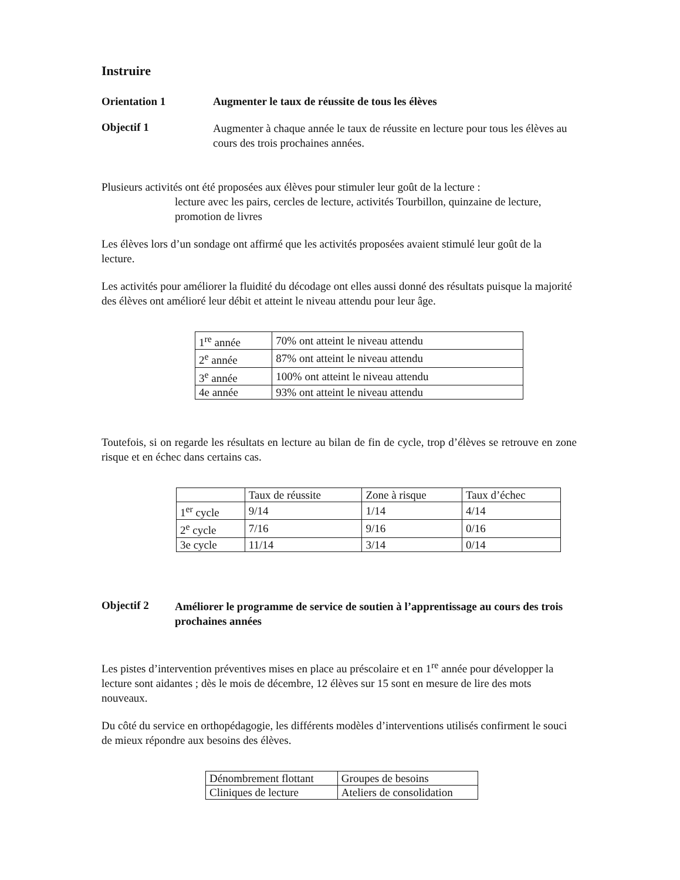Instruire
Orientation 1 Augmenter le taux de réussite de tous les élèves
Objectif 1
Augmenter à chaque année le taux de réussite en lecture pour tous les élèves au cours des trois prochaines années.
Plusieurs activités ont été proposées aux élèves pour stimuler leur goût de la lecture :
lecture avec les pairs, cercles de lecture, activités Tourbillon, quinzaine de lecture, promotion de livres
Les élèves lors d’un sondage ont affirmé que les activités proposées avaient stimulé leur goût de la lecture.
Les activités pour améliorer la fluidité du décodage ont elles aussi donné des résultats puisque la majorité des élèves ont amélioré leur débit et atteint le niveau attendu pour leur âge.
| 1<sup>re</sup> année | 70% ont atteint le niveau attendu |
| 2<sup>e</sup> année | 87% ont atteint le niveau attendu |
| 3<sup>e</sup> année | 100% ont atteint le niveau attendu |
| 4e année | 93% ont atteint le niveau attendu |
Toutefois, si on regarde les résultats en lecture au bilan de fin de cycle, trop d’élèves se retrouve en zone risque et en échec dans certains cas.
| | Taux de réussite | Zone à risque | Taux d’échec |
| 1<sup>er</sup> cycle | 9/14 | 1/14 | 4/14 |
| 2<sup>e</sup> cycle | 7/16 | 9/16 | 0/16 |
| 3e cycle | 11/14 | 3/14 | 0/14 |
Objectif 2
Améliorer le programme de service de soutien à l’apprentissage au cours des trois prochaines années
Les pistes d’intervention préventives mises en place au préscolaire et en 1<sup>re</sup> année pour développer la lecture sont aidantes ; dès le mois de décembre, 12 élèves sur 15 sont en mesure de lire des mots nouveaux.
Du côté du service en orthopédagogie, les différents modèles d’interventions utilisés confirment le souci de mieux répondre aux besoins des élèves.
| Dénombrement flottant | Groupes de besoins |
| Cliniques de lecture | Ateliers de consolidation |